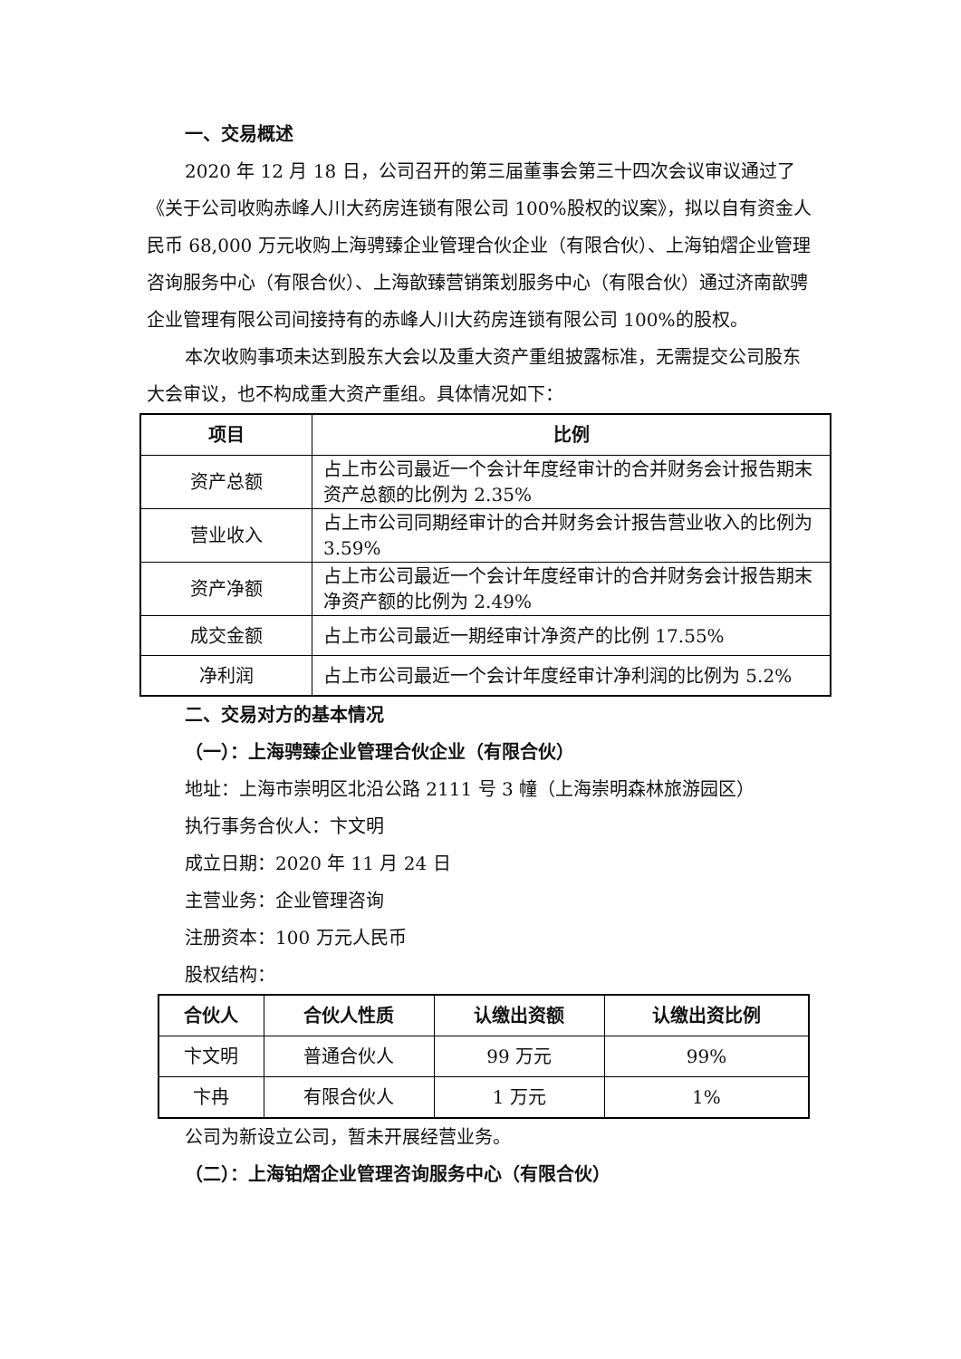一、交易概述
2020 年 12 月 18 日，公司召开的第三届董事会第三十四次会议审议通过了《关于公司收购赤峰人川大药房连锁有限公司 100%股权的议案》，拟以自有资金人民币 68,000 万元收购上海骋臻企业管理合伙企业（有限合伙）、上海铂熠企业管理咨询服务中心（有限合伙）、上海歆臻营销策划服务中心（有限合伙）通过济南歆骋企业管理有限公司间接持有的赤峰人川大药房连锁有限公司 100%的股权。
本次收购事项未达到股东大会以及重大资产重组披露标准，无需提交公司股东大会审议，也不构成重大资产重组。具体情况如下：
| 项目 | 比例 |
| --- | --- |
| 资产总额 | 占上市公司最近一个会计年度经审计的合并财务会计报告期末资产总额的比例为 2.35% |
| 营业收入 | 占上市公司同期经审计的合并财务会计报告营业收入的比例为 3.59% |
| 资产净额 | 占上市公司最近一个会计年度经审计的合并财务会计报告期末净资产额的比例为 2.49% |
| 成交金额 | 占上市公司最近一期经审计净资产的比例 17.55% |
| 净利润 | 占上市公司最近一个会计年度经审计净利润的比例为 5.2% |
二、交易对方的基本情况
（一）：上海骋臻企业管理合伙企业（有限合伙）
地址：上海市崇明区北沿公路 2111 号 3 幢（上海崇明森林旅游园区）
执行事务合伙人：卞文明
成立日期：2020 年 11 月 24 日
主营业务：企业管理咨询
注册资本：100 万元人民币
股权结构：
| 合伙人 | 合伙人性质 | 认缴出资额 | 认缴出资比例 |
| --- | --- | --- | --- |
| 卞文明 | 普通合伙人 | 99 万元 | 99% |
| 卞冉 | 有限合伙人 | 1 万元 | 1% |
公司为新设立公司，暂未开展经营业务。
（二）：上海铂熠企业管理咨询服务中心（有限合伙）